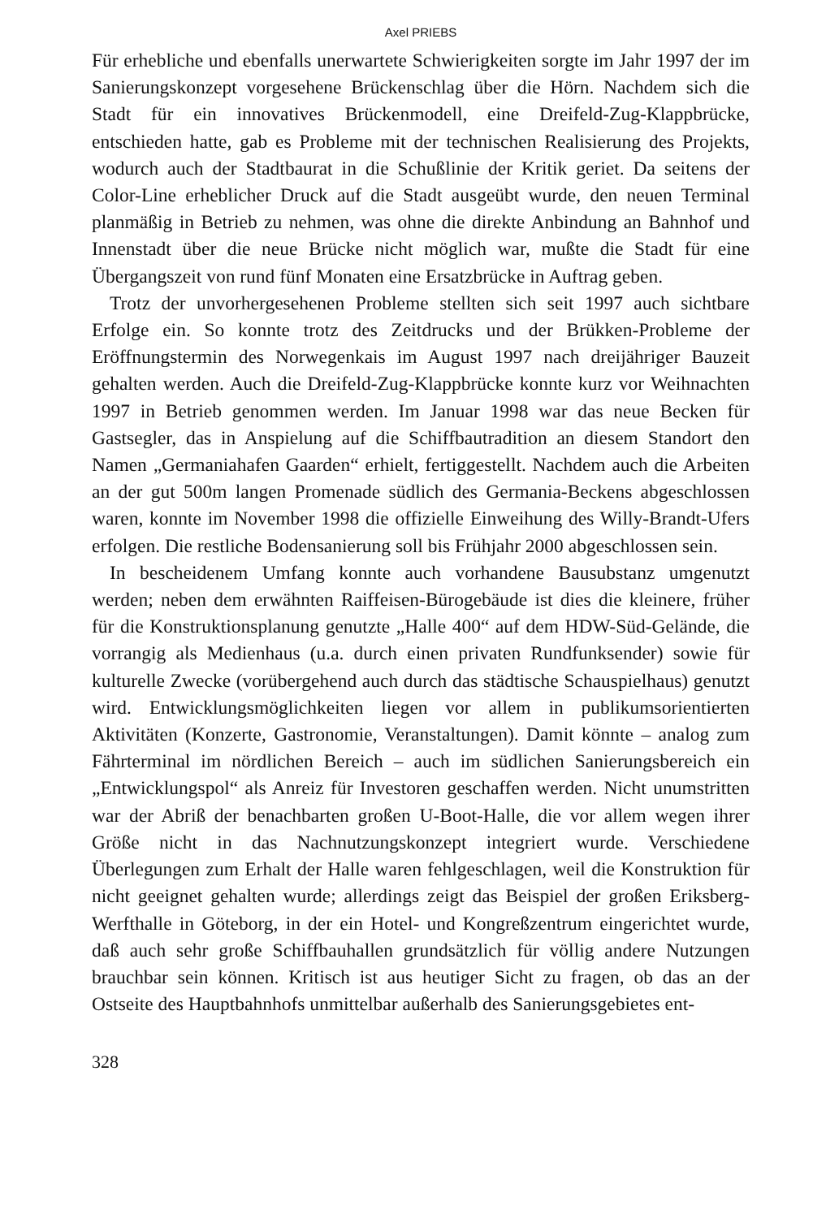Axel PRIEBS
Für erhebliche und ebenfalls unerwartete Schwierigkeiten sorgte im Jahr 1997 der im Sanierungskonzept vorgesehene Brückenschlag über die Hörn. Nachdem sich die Stadt für ein innovatives Brückenmodell, eine Dreifeld-Zug-Klappbrücke, entschieden hatte, gab es Probleme mit der technischen Realisierung des Projekts, wodurch auch der Stadtbaurat in die Schußlinie der Kritik geriet. Da seitens der Color-Line erheblicher Druck auf die Stadt ausgeübt wurde, den neuen Terminal planmäßig in Betrieb zu nehmen, was ohne die direkte Anbindung an Bahnhof und Innenstadt über die neue Brücke nicht möglich war, mußte die Stadt für eine Übergangszeit von rund fünf Monaten eine Ersatzbrücke in Auftrag geben.
Trotz der unvorhergesehenen Probleme stellten sich seit 1997 auch sichtbare Erfolge ein. So konnte trotz des Zeitdrucks und der Brükken-Probleme der Eröffnungstermin des Norwegenkais im August 1997 nach dreijähriger Bauzeit gehalten werden. Auch die Dreifeld-Zug-Klappbrücke konnte kurz vor Weihnachten 1997 in Betrieb genommen werden. Im Januar 1998 war das neue Becken für Gastsegler, das in Anspielung auf die Schiffbautradition an diesem Standort den Namen „Germaniahafen Gaarden“ erhielt, fertiggestellt. Nachdem auch die Arbeiten an der gut 500m langen Promenade südlich des Germania-Beckens abgeschlossen waren, konnte im November 1998 die offizielle Einweihung des Willy-Brandt-Ufers erfolgen. Die restliche Bodensanierung soll bis Frühjahr 2000 abgeschlossen sein.
In bescheidenem Umfang konnte auch vorhandene Bausubstanz umgenutzt werden; neben dem erwähnten Raiffeisen-Bürogebäude ist dies die kleinere, früher für die Konstruktionsplanung genutzte „Halle 400“ auf dem HDW-Süd-Gelände, die vorrangig als Medienhaus (u.a. durch einen privaten Rundfunksender) sowie für kulturelle Zwecke (vorübergehend auch durch das städtische Schauspielhaus) genutzt wird. Entwicklungsmöglichkeiten liegen vor allem in publikumsorientierten Aktivitäten (Konzerte, Gastronomie, Veranstaltungen). Damit könnte – analog zum Fährterminal im nördlichen Bereich – auch im südlichen Sanierungsbereich ein „Entwicklungspol“ als Anreiz für Investoren geschaffen werden. Nicht unumstritten war der Abriß der benachbarten großen U-Boot-Halle, die vor allem wegen ihrer Größe nicht in das Nachnutzungskonzept integriert wurde. Verschiedene Überlegungen zum Erhalt der Halle waren fehlgeschlagen, weil die Konstruktion für nicht geeignet gehalten wurde; allerdings zeigt das Beispiel der großen Eriksberg-Werfthalle in Göteborg, in der ein Hotel- und Kongreßzentrum eingerichtet wurde, daß auch sehr große Schiffbauhallen grundsätzlich für völlig andere Nutzungen brauchbar sein können. Kritisch ist aus heutiger Sicht zu fragen, ob das an der Ostseite des Hauptbahnhofs unmittelbar außerhalb des Sanierungsgebietes ent-
328